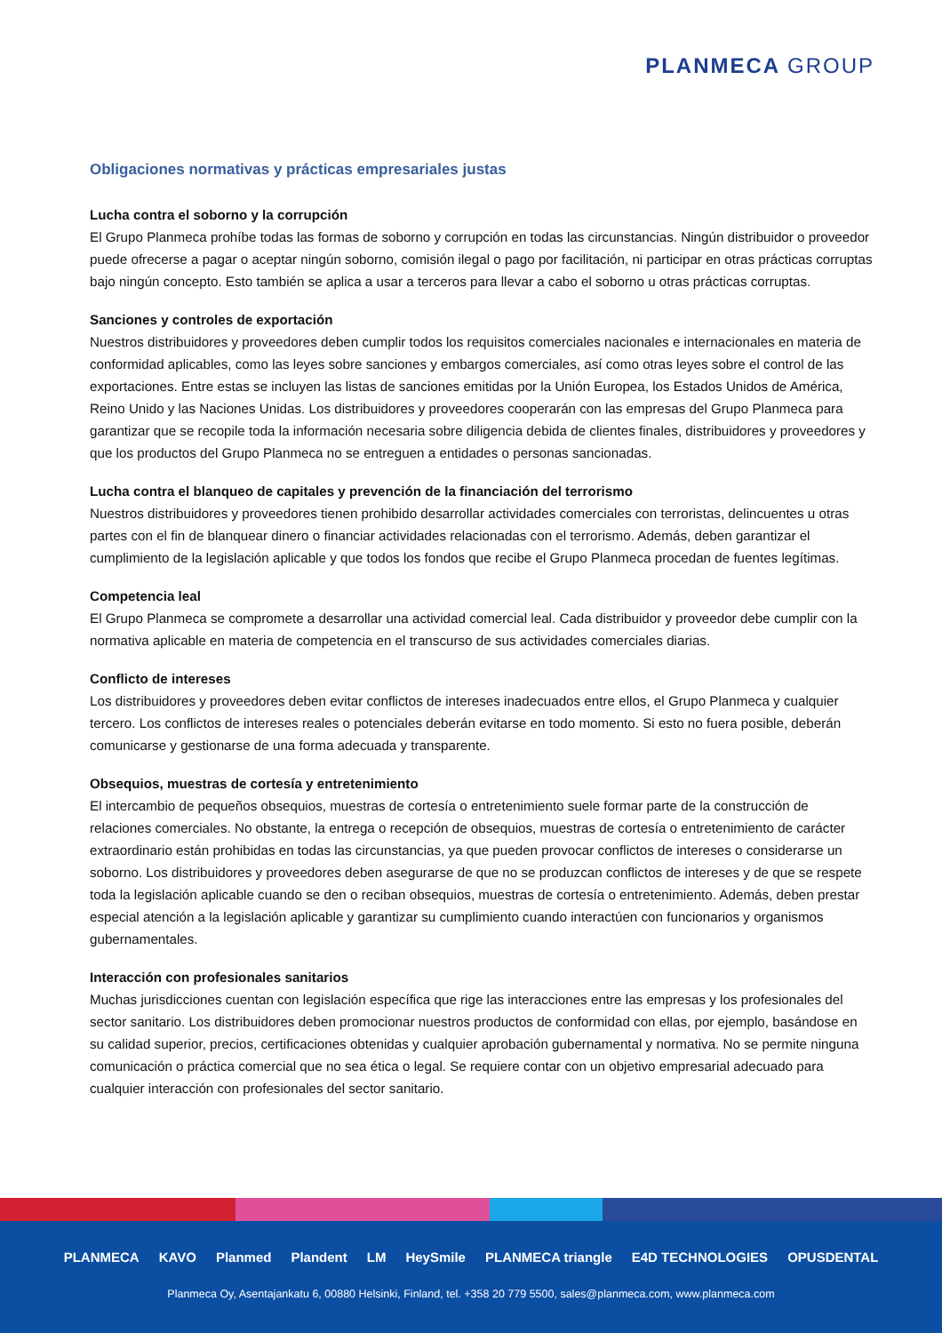PLANMECA GROUP
Obligaciones normativas y prácticas empresariales justas
Lucha contra el soborno y la corrupción
El Grupo Planmeca prohíbe todas las formas de soborno y corrupción en todas las circunstancias. Ningún distribuidor o proveedor puede ofrecerse a pagar o aceptar ningún soborno, comisión ilegal o pago por facilitación, ni participar en otras prácticas corruptas bajo ningún concepto. Esto también se aplica a usar a terceros para llevar a cabo el soborno u otras prácticas corruptas.
Sanciones y controles de exportación
Nuestros distribuidores y proveedores deben cumplir todos los requisitos comerciales nacionales e internacionales en materia de conformidad aplicables, como las leyes sobre sanciones y embargos comerciales, así como otras leyes sobre el control de las exportaciones. Entre estas se incluyen las listas de sanciones emitidas por la Unión Europea, los Estados Unidos de América, Reino Unido y las Naciones Unidas. Los distribuidores y proveedores cooperarán con las empresas del Grupo Planmeca para garantizar que se recopile toda la información necesaria sobre diligencia debida de clientes finales, distribuidores y proveedores y que los productos del Grupo Planmeca no se entreguen a entidades o personas sancionadas.
Lucha contra el blanqueo de capitales y prevención de la financiación del terrorismo
Nuestros distribuidores y proveedores tienen prohibido desarrollar actividades comerciales con terroristas, delincuentes u otras partes con el fin de blanquear dinero o financiar actividades relacionadas con el terrorismo. Además, deben garantizar el cumplimiento de la legislación aplicable y que todos los fondos que recibe el Grupo Planmeca procedan de fuentes legítimas.
Competencia leal
El Grupo Planmeca se compromete a desarrollar una actividad comercial leal. Cada distribuidor y proveedor debe cumplir con la normativa aplicable en materia de competencia en el transcurso de sus actividades comerciales diarias.
Conflicto de intereses
Los distribuidores y proveedores deben evitar conflictos de intereses inadecuados entre ellos, el Grupo Planmeca y cualquier tercero. Los conflictos de intereses reales o potenciales deberán evitarse en todo momento. Si esto no fuera posible, deberán comunicarse y gestionarse de una forma adecuada y transparente.
Obsequios, muestras de cortesía y entretenimiento
El intercambio de pequeños obsequios, muestras de cortesía o entretenimiento suele formar parte de la construcción de relaciones comerciales. No obstante, la entrega o recepción de obsequios, muestras de cortesía o entretenimiento de carácter extraordinario están prohibidas en todas las circunstancias, ya que pueden provocar conflictos de intereses o considerarse un soborno. Los distribuidores y proveedores deben asegurarse de que no se produzcan conflictos de intereses y de que se respete toda la legislación aplicable cuando se den o reciban obsequios, muestras de cortesía o entretenimiento. Además, deben prestar especial atención a la legislación aplicable y garantizar su cumplimiento cuando interactúen con funcionarios y organismos gubernamentales.
Interacción con profesionales sanitarios
Muchas jurisdicciones cuentan con legislación específica que rige las interacciones entre las empresas y los profesionales del sector sanitario. Los distribuidores deben promocionar nuestros productos de conformidad con ellas, por ejemplo, basándose en su calidad superior, precios, certificaciones obtenidas y cualquier aprobación gubernamental y normativa. No se permite ninguna comunicación o práctica comercial que no sea ética o legal. Se requiere contar con un objetivo empresarial adecuado para cualquier interacción con profesionales del sector sanitario.
PLANMECA KAVO Planmed Plandent LM HeySmile PLANMECA triangle E4D TECHNOLOGIES OPUSDENTAL
Planmeca Oy, Asentajankatu 6, 00880 Helsinki, Finland, tel. +358 20 779 5500, sales@planmeca.com, www.planmeca.com